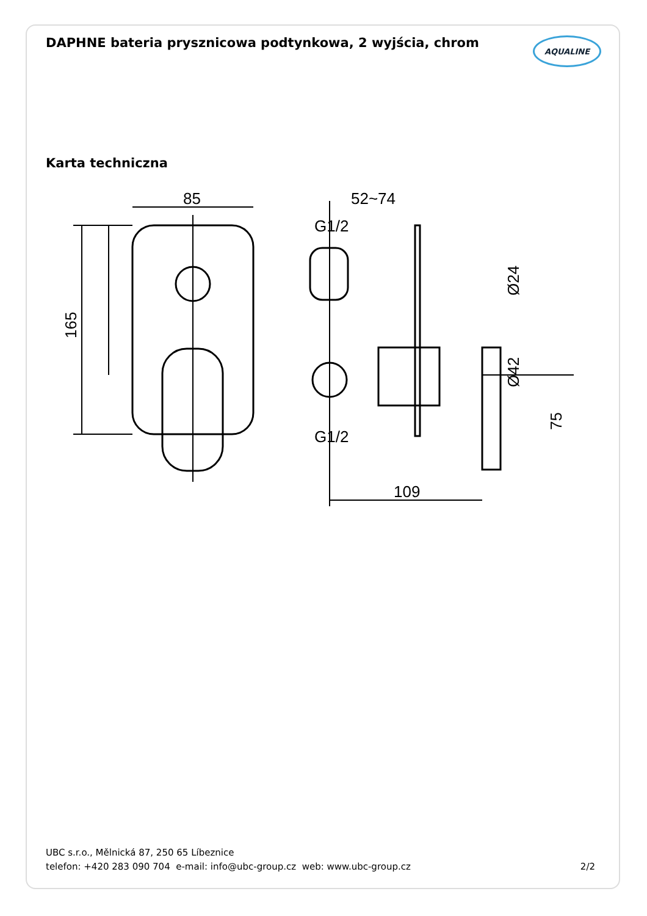DAPHNE bateria prysznicowa podtynkowa, 2 wyjścia, chrom
AQUALINE
Karta techniczna
85
165
52~74
G1/2
G1/2
109
Ø24
Ø42
75
UBC s.r.o., Mělnická 87, 250 65 Líbeznice
telefon: +420 283 090 704 e-mail: info@ubc-group.cz web: www.ubc-group.cz
2/2